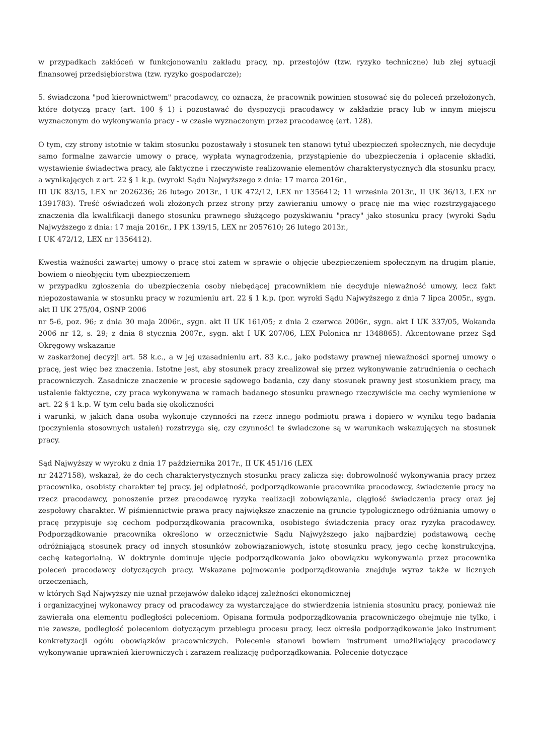w przypadkach zakłóceń w funkcjonowaniu zakładu pracy, np. przestojów (tzw. ryzyko techniczne) lub złej sytuacji finansowej przedsiębiorstwa (tzw. ryzyko gospodarcze);
5. świadczona "pod kierownictwem" pracodawcy, co oznacza, że pracownik powinien stosować się do poleceń przełożonych, które dotyczą pracy (art. 100 § 1) i pozostawać do dyspozycji pracodawcy w zakładzie pracy lub w innym miejscu wyznaczonym do wykonywania pracy - w czasie wyznaczonym przez pracodawcę (art. 128).
O tym, czy strony istotnie w takim stosunku pozostawały i stosunek ten stanowi tytuł ubezpieczeń społecznych, nie decyduje samo formalne zawarcie umowy o pracę, wypłata wynagrodzenia, przystąpienie do ubezpieczenia i opłacenie składki, wystawienie świadectwa pracy, ale faktyczne i rzeczywiste realizowanie elementów charakterystycznych dla stosunku pracy, a wynikających z art. 22 § 1 k.p. (wyroki Sądu Najwyższego z dnia: 17 marca 2016r.,
III UK 83/15, LEX nr 2026236; 26 lutego 2013r., I UK 472/12, LEX nr 1356412; 11 września 2013r., II UK 36/13, LEX nr 1391783). Treść oświadczeń woli złożonych przez strony przy zawieraniu umowy o pracę nie ma więc rozstrzygającego znaczenia dla kwalifikacji danego stosunku prawnego służącego pozyskiwaniu "pracy" jako stosunku pracy (wyroki Sądu Najwyższego z dnia: 17 maja 2016r., I PK 139/15, LEX nr 2057610; 26 lutego 2013r.,
I UK 472/12, LEX nr 1356412).
Kwestia ważności zawartej umowy o pracę stoi zatem w sprawie o objęcie ubezpieczeniem społecznym na drugim planie, bowiem o nieobjęciu tym ubezpieczeniem
w przypadku zgłoszenia do ubezpieczenia osoby niebędącej pracownikiem nie decyduje nieważność umowy, lecz fakt niepozostawania w stosunku pracy w rozumieniu art. 22 § 1 k.p. (por. wyroki Sądu Najwyższego z dnia 7 lipca 2005r., sygn. akt II UK 275/04, OSNP 2006
nr 5-6, poz. 96; z dnia 30 maja 2006r., sygn. akt II UK 161/05; z dnia 2 czerwca 2006r., sygn. akt I UK 337/05, Wokanda 2006 nr 12, s. 29; z dnia 8 stycznia 2007r., sygn. akt I UK 207/06, LEX Polonica nr 1348865). Akcentowane przez Sąd Okręgowy wskazanie
w zaskarżonej decyzji art. 58 k.c., a w jej uzasadnieniu art. 83 k.c., jako podstawy prawnej nieważności spornej umowy o pracę, jest więc bez znaczenia. Istotne jest, aby stosunek pracy zrealizował się przez wykonywanie zatrudnienia o cechach pracowniczych. Zasadnicze znaczenie w procesie sądowego badania, czy dany stosunek prawny jest stosunkiem pracy, ma ustalenie faktyczne, czy praca wykonywana w ramach badanego stosunku prawnego rzeczywiście ma cechy wymienione w art. 22 § 1 k.p. W tym celu bada się okoliczności
i warunki, w jakich dana osoba wykonuje czynności na rzecz innego podmiotu prawa i dopiero w wyniku tego badania (poczynienia stosownych ustaleń) rozstrzyga się, czy czynności te świadczone są w warunkach wskazujących na stosunek pracy.
Sąd Najwyższy w wyroku z dnia 17 października 2017r., II UK 451/16 (LEX
nr 2427158), wskazał, że do cech charakterystycznych stosunku pracy zalicza się: dobrowolność wykonywania pracy przez pracownika, osobisty charakter tej pracy, jej odpłatność, podporządkowanie pracownika pracodawcy, świadczenie pracy na rzecz pracodawcy, ponoszenie przez pracodawcę ryzyka realizacji zobowiązania, ciągłość świadczenia pracy oraz jej zespołowy charakter. W piśmiennictwie prawa pracy największe znaczenie na gruncie typologicznego odróżniania umowy o pracę przypisuje się cechom podporządkowania pracownika, osobistego świadczenia pracy oraz ryzyka pracodawcy. Podporządkowanie pracownika określono w orzecznictwie Sądu Najwyższego jako najbardziej podstawową cechę odróżniającą stosunek pracy od innych stosunków zobowiązaniowych, istotę stosunku pracy, jego cechę konstrukcyjną, cechę kategorialną. W doktrynie dominuje ujęcie podporządkowania jako obowiązku wykonywania przez pracownika poleceń pracodawcy dotyczących pracy. Wskazane pojmowanie podporządkowania znajduje wyraz także w licznych orzeczeniach,
w których Sąd Najwyższy nie uznał przejawów daleko idącej zależności ekonomicznej
i organizacyjnej wykonawcy pracy od pracodawcy za wystarczające do stwierdzenia istnienia stosunku pracy, ponieważ nie zawierała ona elementu podległości poleceniom. Opisana formuła podporządkowania pracowniczego obejmuje nie tylko, i nie zawsze, podległość poleceniom dotyczącym przebiegu procesu pracy, lecz określa podporządkowanie jako instrument konkretyzacji ogółu obowiązków pracowniczych. Polecenie stanowi bowiem instrument umożliwiający pracodawcy wykonywanie uprawnień kierowniczych i zarazem realizację podporządkowania. Polecenie dotyczące